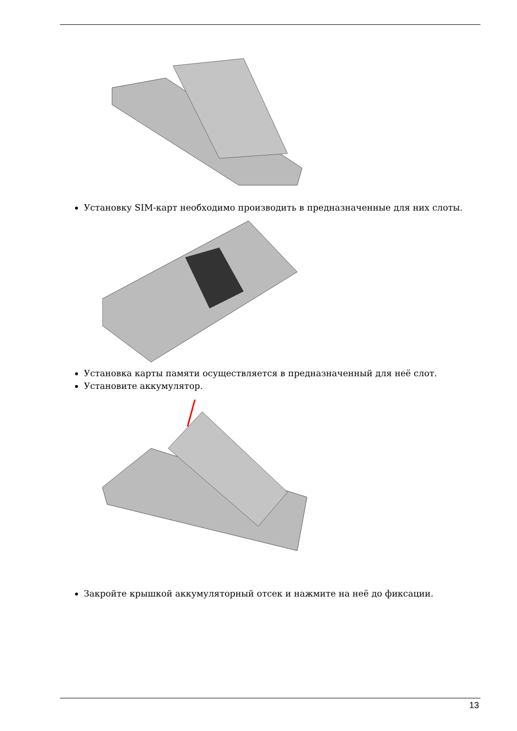Установку SIM-карт необходимо производить в предназначенные для них слоты.
Установка карты памяти осуществляется в предназначенный для неё слот.
Установите аккумулятор.
Закройте крышкой аккумуляторный отсек и нажмите на неё до фиксации.
13